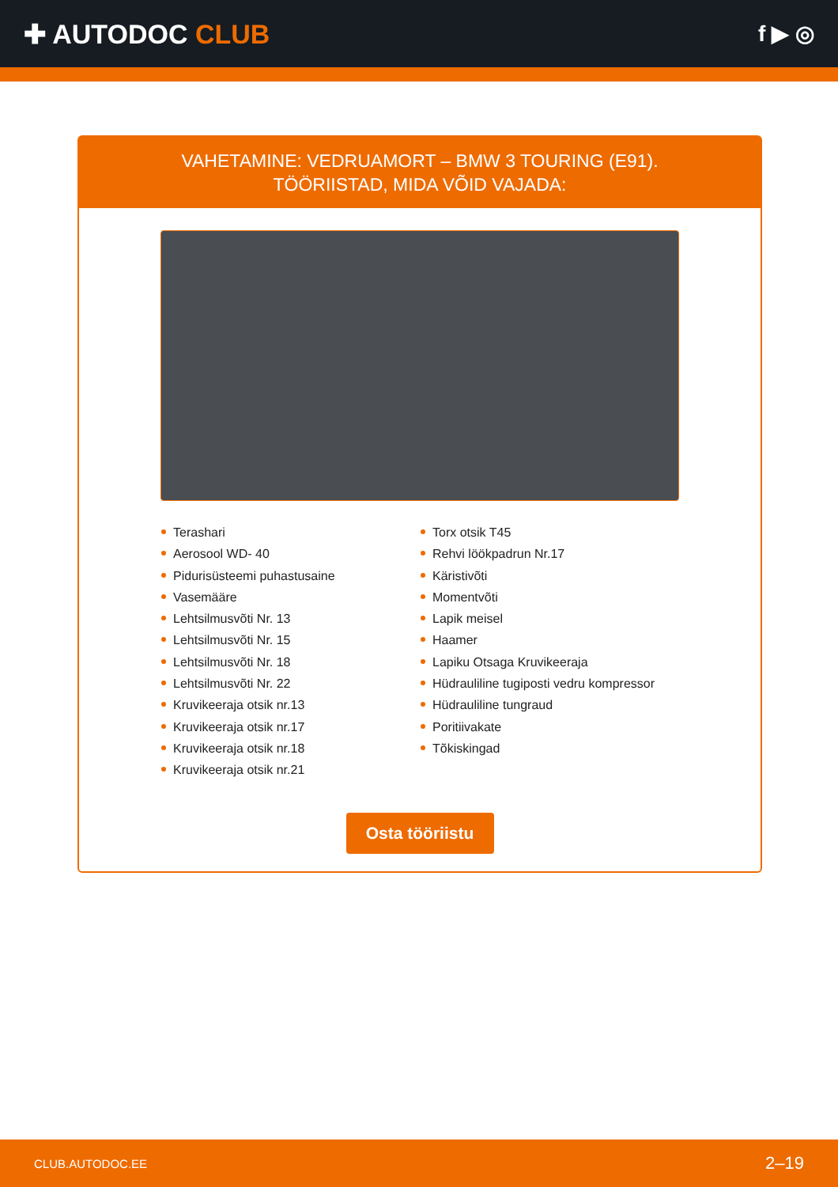✚ AUTODOC CLUB
f ▶ ◎
VAHETAMINE: VEDRUAMORT – BMW 3 TOURING (E91).
TÖÖRIISTAD, MIDA VÕID VAJADA:
Terashari
Aerosool WD- 40
Pidurisüsteemi puhastusaine
Vasemääre
Lehtsilmusvõti Nr. 13
Lehtsilmusvõti Nr. 15
Lehtsilmusvõti Nr. 18
Lehtsilmusvõti Nr. 22
Kruvikeeraja otsik nr.13
Kruvikeeraja otsik nr.17
Kruvikeeraja otsik nr.18
Kruvikeeraja otsik nr.21
Torx otsik T45
Rehvi löökpadrun Nr.17
Käristivõti
Momentvõti
Lapik meisel
Haamer
Lapiku Otsaga Kruvikeeraja
Hüdrauliline tugiposti vedru kompressor
Hüdrauliline tungraud
Poritiivakate
Tõkiskingad
Osta tööriistu
CLUB.AUTODOC.EE 2–19